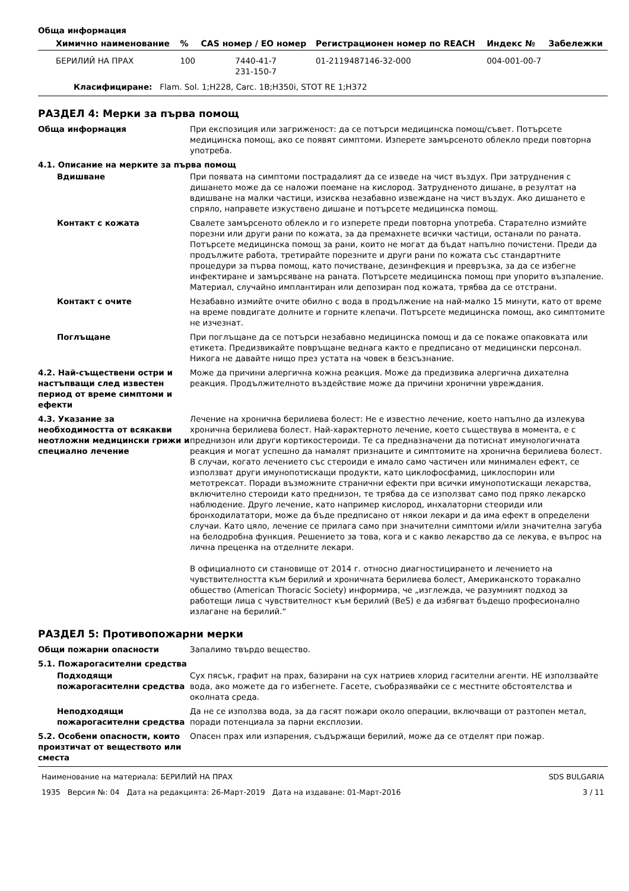Обща информация
| Химично наименование | % | CAS номер / ЕО номер | Регистрационен номер по REACH | Индекс № | Забележки |
| --- | --- | --- | --- | --- | --- |
| БЕРИЛИЙ НА ПРАХ | 100 | 7440-41-7 231-150-7 | 01-2119487146-32-000 | 004-001-00-7 | |
Класифициране: Flam. Sol. 1;H228, Carc. 1B;H350i, STOT RE 1;H372
РАЗДЕЛ 4: Мерки за първа помощ
Обща информация При експозиция или загриженост: да се потърси медицинска помощ/съвет. Потърсете медицинска помощ, ако се появят симптоми. Изперете замърсеното облекло преди повторна употреба.
4.1. Описание на мерките за първа помощ
Вдишване При появата на симптоми пострадалият да се изведе на чист въздух. При затруднения с дишането може да се наложи поемане на кислород. Затрудненото дишане, в резултат на вдишване на малки частици, изисква незабавно извеждане на чист въздух. Ако дишането е спряло, направете изкуствено дишане и потърсете медицинска помощ.
Контакт с кожата Свалете замърсеното облекло и го изперете преди повторна употреба. Старателно измийте порезни или други рани по кожата, за да премахнете всички частици, останали по раната. Потърсете медицинска помощ за рани, които не могат да бъдат напълно почистени. Преди да продължите работа, третирайте порезните и други рани по кожата със стандартните процедури за първа помощ, като почистване, дезинфекция и превръзка, за да се избегне инфектиране и замърсяване на раната. Потърсете медицинска помощ при упорито възпаление. Материал, случайно имплантиран или депозиран под кожата, трябва да се отстрани.
Контакт с очите Незабавно измийте очите обилно с вода в продължение на най-малко 15 минути, като от време на време повдигате долните и горните клепачи. Потърсете медицинска помощ, ако симптомите не изчезнат.
Поглъщане При поглъщане да се потърси незабавно медицинска помощ и да се покаже опаковката или етикета. Предизвикайте повръщане веднага както е предписано от медицински персонал. Никога не давайте нищо през устата на човек в безсъзнание.
4.2. Най-съществени остри и настъпващи след известен период от време симптоми и ефекти
Може да причини алергична кожна реакция. Може да предизвика алергична дихателна реакция. Продължителното въздействие може да причини хронични увреждания.
4.3. Указание за необходимостта от всякакви неотложни медицински грижи и специално лечение
Лечение на хронична берилиева болест: Не е известно лечение, което напълно да излекува хронична берилиева болест. Най-характерното лечение, което съществува в момента, е с преднизон или други кортикостероиди. Те са предназначени да потиснат имунологичната реакция и могат успешно да намалят признаците и симптомите на хронична берилиева болест. В случаи, когато лечението със стероиди е имало само частичен или минимален ефект, се използват други имунопотискащи продукти, като циклофосфамид, циклоспорин или метотрексат. Поради възможните странични ефекти при всички имунопотискащи лекарства, включително стероиди като преднизон, те трябва да се използват само под пряко лекарско наблюдение. Друго лечение, като например кислород, инхалаторни стеориди или бронходилататори, може да бъде предписано от някои лекари и да има ефект в определени случаи. Като цяло, лечение се прилага само при значителни симптоми и/или значителна загуба на белодробна функция. Решението за това, кога и с какво лекарство да се лекува, е въпрос на лична преценка на отделните лекари.
В официалното си становище от 2014 г. относно диагностицирането и лечението на чувствителността към берилий и хроничната берилиева болест, Американското торакално общество (American Thoracic Society) информира, че „изглежда, че разумният подход за работещи лица с чувствителност към берилий (BeS) е да избягват бъдещо професионално излагане на берилий.“
РАЗДЕЛ 5: Противопожарни мерки
Общи пожарни опасности Запалимо твърдо вещество.
5.1. Пожарогасителни средства
Подходящи пожарогасителни средства
Сух пясък, графит на прах, базирани на сух натриев хлорид гасителни агенти. НЕ използвайте вода, ако можете да го избегнете. Гасете, съобразявайки се с местните обстоятелства и околната среда.
Неподходящи пожарогасителни средства
Да не се използва вода, за да гасят пожари около операции, включващи от разтопен метал, поради потенциала за парни експлозии.
5.2. Особени опасности, които произтичат от веществото или сместа
Опасен прах или изпарения, съдържащи берилий, може да се отделят при пожар.
Наименование на материала: БЕРИЛИЙ НА ПРАХ
1935 Версия №: 04 Дата на редакцията: 26-Март-2019 Дата на издаване: 01-Март-2016
SDS BULGARIA
3 / 11